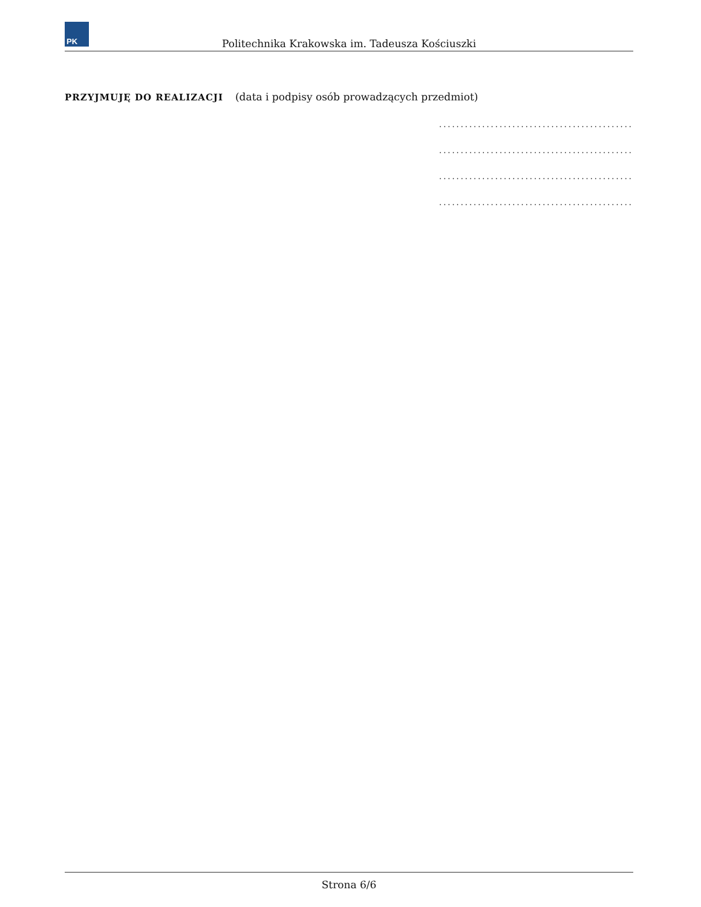PK
Politechnika Krakowska im. Tadeusza Kościuszki
PRZYJMUJĘ DO REALIZACJI (data i podpisy osób prowadzących przedmiot)
.............................................
.............................................
.............................................
.............................................
Strona 6/6